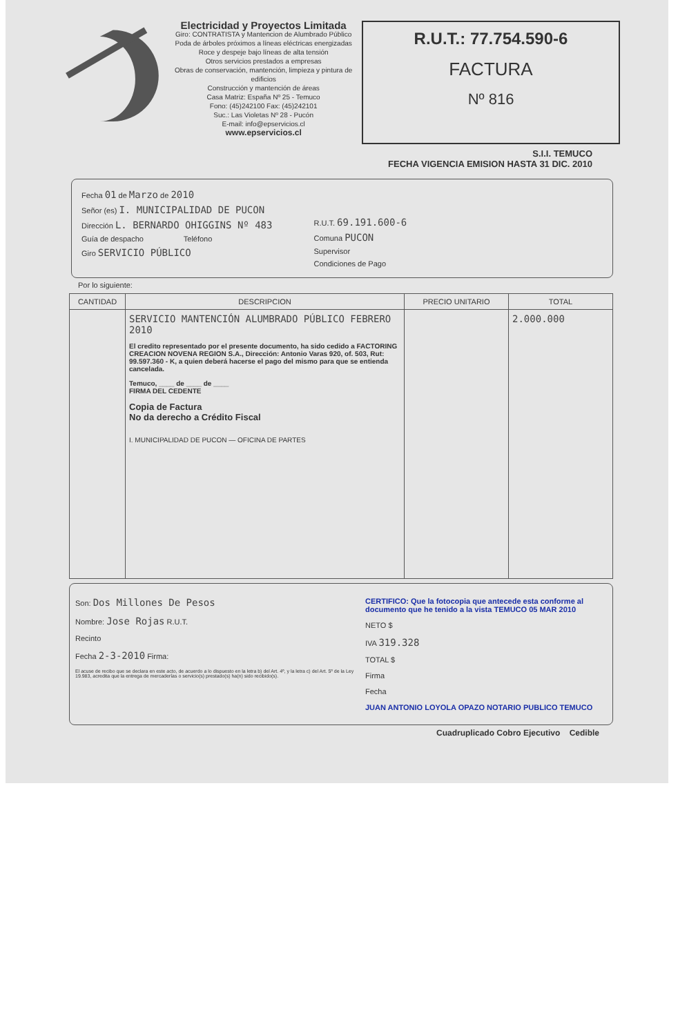Electricidad y Proyectos Limitada
Giro: CONTRATISTA y Mantencion de Alumbrado Público
Poda de árboles próximos a líneas eléctricas energizadas
Roce y despeje bajo líneas de alta tensión
Otros servicios prestados a empresas
Obras de conservación, mantención, limpieza y pintura de edificios
Construcción y mantención de áreas
Casa Matriz: España Nº 25 - Temuco
Fono: (45)242100 Fax: (45)242101
Suc.: Las Violetas Nº 28 - Pucón
E-mail: info@epservicios.cl
www.epservicios.cl
R.U.T.: 77.754.590-6
FACTURA
Nº 816
S.I.I. TEMUCO
FECHA VIGENCIA EMISION HASTA 31 DIC. 2010
Fecha 01 de Marzo de 2010
Señor (es) I. MUNICIPALIDAD DE PUCON
Dirección L. BERNARDO OHIGGINS Nº 483
Guía de despacho Teléfono
Giro SERVICIO PÚBLICO
R.U.T. 69.191.600-6
Comuna PUCON
Supervisor
Condiciones de Pago
Por lo siguiente:
| CANTIDAD | DESCRIPCION | PRECIO UNITARIO | TOTAL |
| --- | --- | --- | --- |
| | SERVICIO MANTENCIÓN ALUMBRADO PÚBLICO FEBRERO 2010 El credito representado por el presente documento, ha sido cedido a FACTORING CREACION NOVENA REGION S.A., Dirección: Antonio Varas 920, of. 503, Rut: 99.597.360 - K, a quien deberá hacerse el pago del mismo para que se entienda cancelada. Temuco, ____ de ____ de ____ FIRMA DEL CEDENTE Copia de Factura No da derecho a Crédito Fiscal I. MUNICIPALIDAD DE PUCON — OFICINA DE PARTES | | 2.000.000 |
Son: Dos Millones De Pesos
Nombre: Jose Rojas R.U.T.
Recinto
Fecha 2-3-2010 Firma:
El acuse de recibo que se declara en este acto, de acuerdo a lo dispuesto en la letra b) del Art. 4º, y la letra c) del Art. 5º de la Ley 19.983, acredita que la entrega de mercaderías o servicio(s) prestado(s) ha(n) sido recibido(s).
CERTIFICO: Que la fotocopia que antecede esta conforme al documento que he tenido a la vista TEMUCO 05 MAR 2010
NETO $
IVA 319.328
TOTAL $
Firma
Fecha
JUAN ANTONIO LOYOLA OPAZO NOTARIO PUBLICO TEMUCO
Cuadruplicado Cobro Ejecutivo Cedible